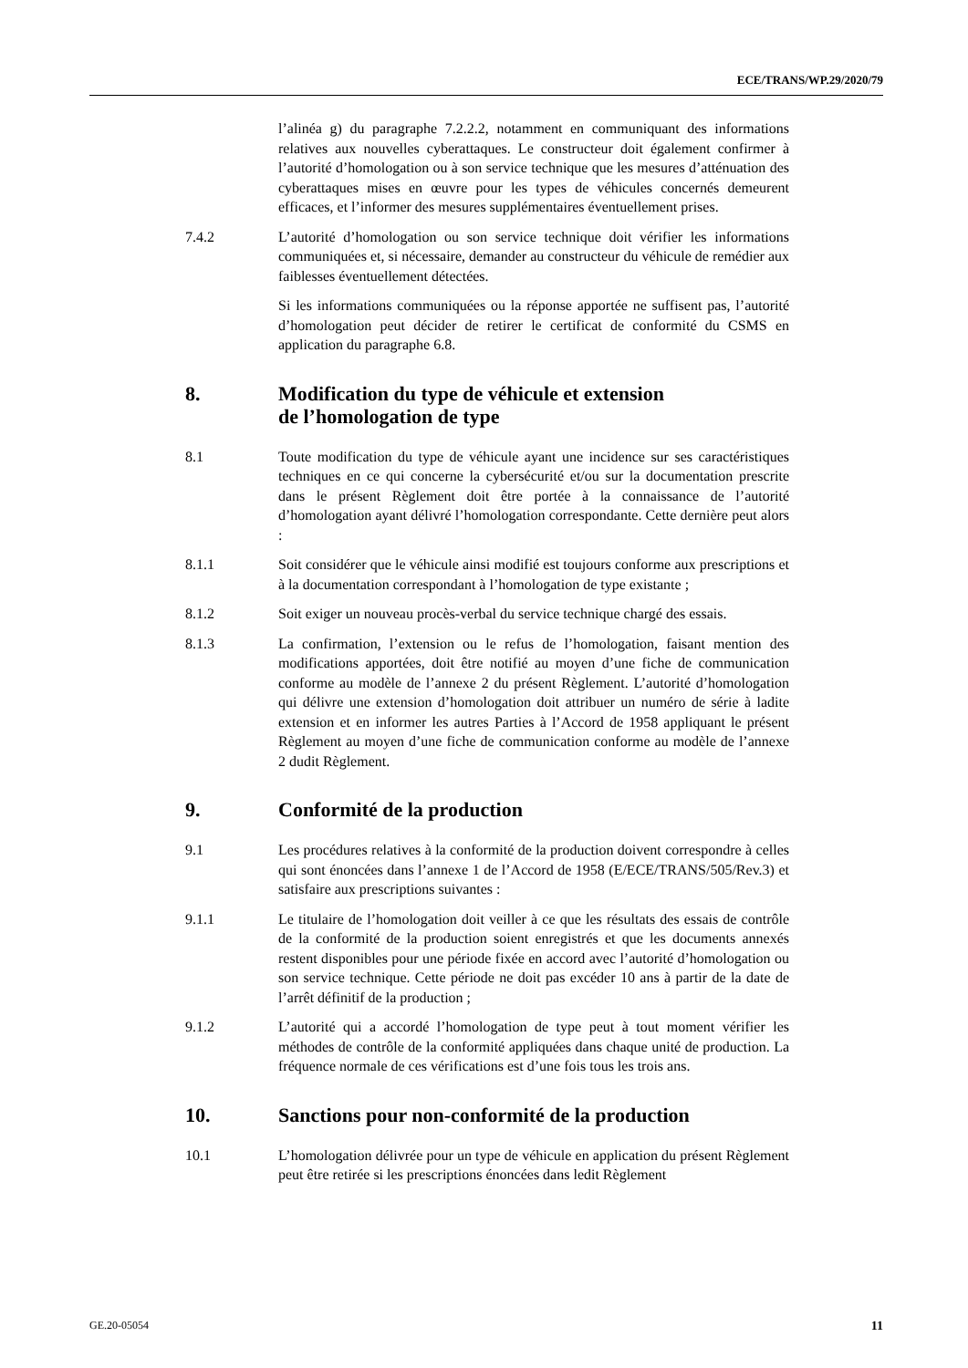ECE/TRANS/WP.29/2020/79
l’alinéa g) du paragraphe 7.2.2.2, notamment en communiquant des informations relatives aux nouvelles cyberattaques. Le constructeur doit également confirmer à l’autorité d’homologation ou à son service technique que les mesures d’atténuation des cyberattaques mises en œuvre pour les types de véhicules concernés demeurent efficaces, et l’informer des mesures supplémentaires éventuellement prises.
7.4.2 L’autorité d’homologation ou son service technique doit vérifier les informations communiquées et, si nécessaire, demander au constructeur du véhicule de remédier aux faiblesses éventuellement détectées.
Si les informations communiquées ou la réponse apportée ne suffisent pas, l’autorité d’homologation peut décider de retirer le certificat de conformité du CSMS en application du paragraphe 6.8.
8. Modification du type de véhicule et extension
de l’homologation de type
8.1 Toute modification du type de véhicule ayant une incidence sur ses caractéristiques techniques en ce qui concerne la cybersécurité et/ou sur la documentation prescrite dans le présent Règlement doit être portée à la connaissance de l’autorité d’homologation ayant délivré l’homologation correspondante. Cette dernière peut alors :
8.1.1 Soit considérer que le véhicule ainsi modifié est toujours conforme aux prescriptions et à la documentation correspondant à l’homologation de type existante ;
8.1.2 Soit exiger un nouveau procès-verbal du service technique chargé des essais.
8.1.3 La confirmation, l’extension ou le refus de l’homologation, faisant mention des modifications apportées, doit être notifié au moyen d’une fiche de communication conforme au modèle de l’annexe 2 du présent Règlement. L’autorité d’homologation qui délivre une extension d’homologation doit attribuer un numéro de série à ladite extension et en informer les autres Parties à l’Accord de 1958 appliquant le présent Règlement au moyen d’une fiche de communication conforme au modèle de l’annexe 2 dudit Règlement.
9. Conformité de la production
9.1 Les procédures relatives à la conformité de la production doivent correspondre à celles qui sont énoncées dans l’annexe 1 de l’Accord de 1958 (E/ECE/TRANS/505/Rev.3) et satisfaire aux prescriptions suivantes :
9.1.1 Le titulaire de l’homologation doit veiller à ce que les résultats des essais de contrôle de la conformité de la production soient enregistrés et que les documents annexés restent disponibles pour une période fixée en accord avec l’autorité d’homologation ou son service technique. Cette période ne doit pas excéder 10 ans à partir de la date de l’arrêt définitif de la production ;
9.1.2 L’autorité qui a accordé l’homologation de type peut à tout moment vérifier les méthodes de contrôle de la conformité appliquées dans chaque unité de production. La fréquence normale de ces vérifications est d’une fois tous les trois ans.
10. Sanctions pour non-conformité de la production
10.1 L’homologation délivrée pour un type de véhicule en application du présent Règlement peut être retirée si les prescriptions énoncées dans ledit Règlement
GE.20-05054 11